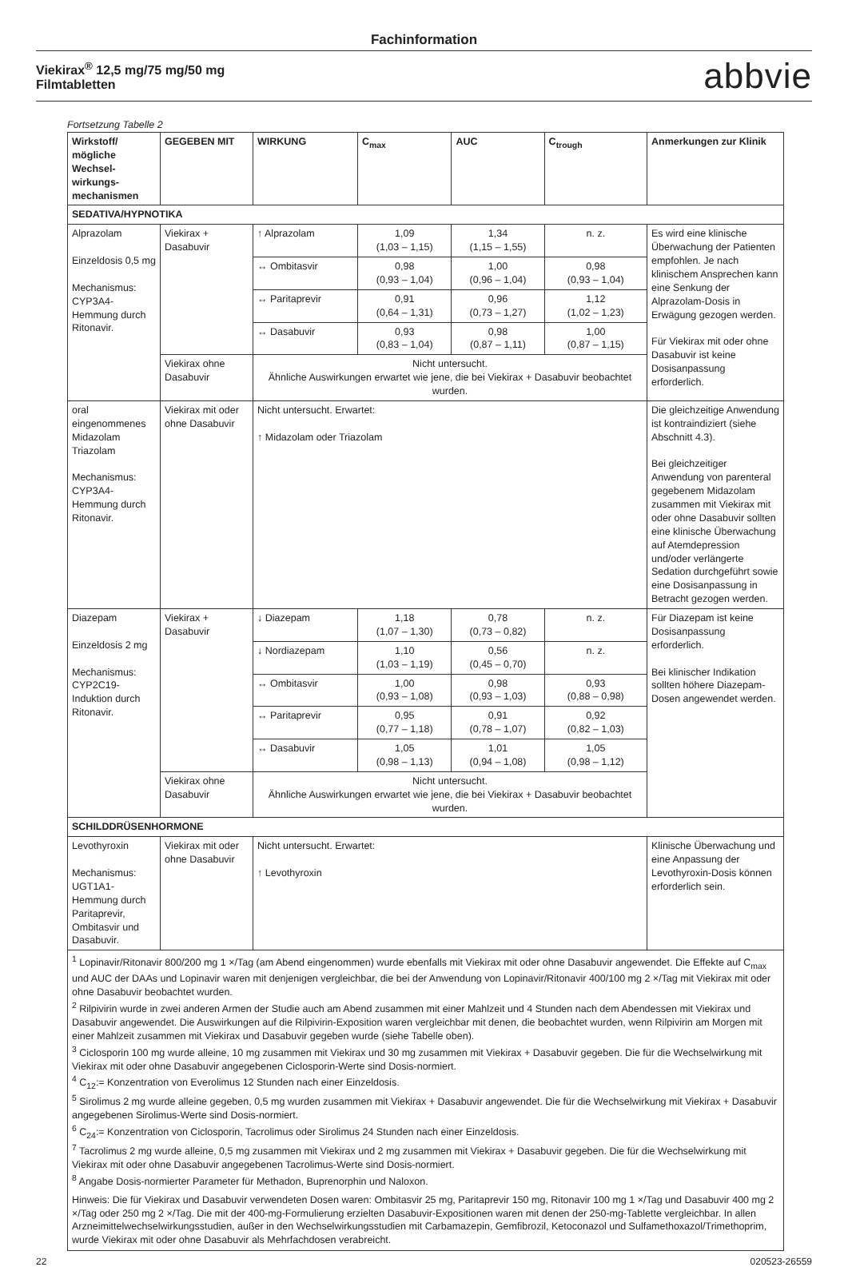Fachinformation
Viekirax<sup>®</sup> 12,5 mg/75 mg/50 mg
Filmtabletten abbvie
Fortsetzung Tabelle 2
| Wirkstoff/ mögliche Wechsel-wirkungs-mechanismen | GEGEBEN MIT | WIRKUNG | C<sub>max</sub> | AUC | C<sub>trough</sub> | Anmerkungen zur Klinik |
| --- | --- | --- | --- | --- | --- | --- |
| SEDATIVA/HYPNOTIKA | | | | | | |
| Alprazolam Einzeldosis 0,5 mg Mechanismus: CYP3A4-Hemmung durch Ritonavir. | Viekirax + Dasabuvir | ↑ Alprazolam | 1,09 (1,03 – 1,15) | 1,34 (1,15 – 1,55) | n. z. | Es wird eine klinische Überwachung der Patienten empfohlen. Je nach klinischem Ansprechen kann eine Senkung der Alprazolam-Dosis in Erwägung gezogen werden. Für Viekirax mit oder ohne Dasabuvir ist keine Dosisanpassung erforderlich. |
| | | ↔ Ombitasvir | 0,98 (0,93 – 1,04) | 1,00 (0,96 – 1,04) | 0,98 (0,93 – 1,04) | |
| | | ↔ Paritaprevir | 0,91 (0,64 – 1,31) | 0,96 (0,73 – 1,27) | 1,12 (1,02 – 1,23) | |
| | | ↔ Dasabuvir | 0,93 (0,83 – 1,04) | 0,98 (0,87 – 1,11) | 1,00 (0,87 – 1,15) | |
| | Viekirax ohne Dasabuvir | Nicht untersucht. Ähnliche Auswirkungen erwartet wie jene, die bei Viekirax + Dasabuvir beobachtet wurden. | | | | |
| oral eingenommenes Midazolam Triazolam Mechanismus: CYP3A4-Hemmung durch Ritonavir. | Viekirax mit oder ohne Dasabuvir | Nicht untersucht. Erwartet: ↑ Midazolam oder Triazolam | | | | Die gleichzeitige Anwendung ist kontraindiziert (siehe Abschnitt 4.3). Bei gleichzeitiger Anwendung von parenteral gegebenem Midazolam zusammen mit Viekirax mit oder ohne Dasabuvir sollten eine klinische Überwachung auf Atemdepression und/oder verlängerte Sedation durchgeführt sowie eine Dosisanpassung in Betracht gezogen werden. |
| Diazepam Einzeldosis 2 mg Mechanismus: CYP2C19-Induktion durch Ritonavir. | Viekirax + Dasabuvir | ↓ Diazepam | 1,18 (1,07 – 1,30) | 0,78 (0,73 – 0,82) | n. z. | Für Diazepam ist keine Dosisanpassung erforderlich. Bei klinischer Indikation sollten höhere Diazepam-Dosen angewendet werden. |
| | | ↓ Nordiazepam | 1,10 (1,03 – 1,19) | 0,56 (0,45 – 0,70) | n. z. | |
| | | ↔ Ombitasvir | 1,00 (0,93 – 1,08) | 0,98 (0,93 – 1,03) | 0,93 (0,88 – 0,98) | |
| | | ↔ Paritaprevir | 0,95 (0,77 – 1,18) | 0,91 (0,78 – 1,07) | 0,92 (0,82 – 1,03) | |
| | | ↔ Dasabuvir | 1,05 (0,98 – 1,13) | 1,01 (0,94 – 1,08) | 1,05 (0,98 – 1,12) | |
| | Viekirax ohne Dasabuvir | Nicht untersucht. Ähnliche Auswirkungen erwartet wie jene, die bei Viekirax + Dasabuvir beobachtet wurden. | | | | |
| SCHILDDRÜSENHORMONE | | | | | | |
| Levothyroxin Mechanismus: UGT1A1-Hemmung durch Paritaprevir, Ombitasvir und Dasabuvir. | Viekirax mit oder ohne Dasabuvir | Nicht untersucht. Erwartet: ↑ Levothyroxin | | | | Klinische Überwachung und eine Anpassung der Levothyroxin-Dosis können erforderlich sein. |
| <sup>1</sup> Lopinavir/Ritonavir 800/200 mg 1 ×/Tag (am Abend eingenommen) wurde ebenfalls mit Viekirax mit oder ohne Dasabuvir angewendet. Die Effekte auf C<sub>max</sub> und AUC der DAAs und Lopinavir waren mit denjenigen vergleichbar, die bei der Anwendung von Lopinavir/Ritonavir 400/100 mg 2 ×/Tag mit Viekirax mit oder ohne Dasabuvir beobachtet wurden. <sup>2</sup> Rilpivirin wurde in zwei anderen Armen der Studie auch am Abend zusammen mit einer Mahlzeit und 4 Stunden nach dem Abendessen mit Viekirax und Dasabuvir angewendet. Die Auswirkungen auf die Rilpivirin-Exposition waren vergleichbar mit denen, die beobachtet wurden, wenn Rilpivirin am Morgen mit einer Mahlzeit zusammen mit Viekirax und Dasabuvir gegeben wurde (siehe Tabelle oben). <sup>3</sup> Ciclosporin 100 mg wurde alleine, 10 mg zusammen mit Viekirax und 30 mg zusammen mit Viekirax + Dasabuvir gegeben. Die für die Wechselwirkung mit Viekirax mit oder ohne Dasabuvir angegebenen Ciclosporin-Werte sind Dosis-normiert. <sup>4</sup> C<sub>12</sub>:= Konzentration von Everolimus 12 Stunden nach einer Einzeldosis. <sup>5</sup> Sirolimus 2 mg wurde alleine gegeben, 0,5 mg wurden zusammen mit Viekirax + Dasabuvir angewendet. Die für die Wechselwirkung mit Viekirax + Dasabuvir angegebenen Sirolimus-Werte sind Dosis-normiert. <sup>6</sup> C<sub>24</sub>:= Konzentration von Ciclosporin, Tacrolimus oder Sirolimus 24 Stunden nach einer Einzeldosis. <sup>7</sup> Tacrolimus 2 mg wurde alleine, 0,5 mg zusammen mit Viekirax und 2 mg zusammen mit Viekirax + Dasabuvir gegeben. Die für die Wechselwirkung mit Viekirax mit oder ohne Dasabuvir angegebenen Tacrolimus-Werte sind Dosis-normiert. <sup>8</sup> Angabe Dosis-normierter Parameter für Methadon, Buprenorphin und Naloxon. Hinweis: Die für Viekirax und Dasabuvir verwendeten Dosen waren: Ombitasvir 25 mg, Paritaprevir 150 mg, Ritonavir 100 mg 1 ×/Tag und Dasabuvir 400 mg 2 ×/Tag oder 250 mg 2 ×/Tag. Die mit der 400-mg-Formulierung erzielten Dasabuvir-Expositionen waren mit denen der 250-mg-Tablette vergleichbar. In allen Arzneimittelwechselwirkungsstudien, außer in den Wechselwirkungsstudien mit Carbamazepin, Gemfibrozil, Ketoconazol und Sulfamethoxazol/Trimethoprim, wurde Viekirax mit oder ohne Dasabuvir als Mehrfachdosen verabreicht. | | | | | | |
22 020523-26559